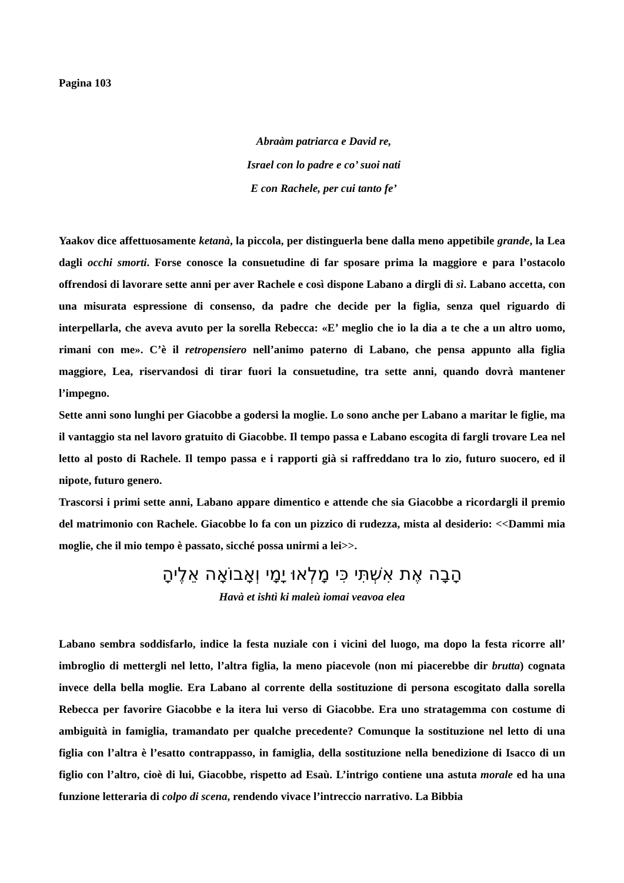Pagina 103
Abraàm patriarca e David re,
Israel con lo padre e co’ suoi nati
E con Rachele, per cui tanto fe’
Yaakov dice affettuosamente ketanà, la piccola, per distinguerla bene dalla meno appetibile grande, la Lea dagli occhi smorti. Forse conosce la consuetudine di far sposare prima la maggiore e para l’ostacolo offrendosi di lavorare sette anni per aver Rachele e così dispone Labano a dirgli di sì. Labano accetta, con una misurata espressione di consenso, da padre che decide per la figlia, senza quel riguardo di interpellarla, che aveva avuto per la sorella Rebecca: «E’ meglio che io la dia a te che a un altro uomo, rimani con me». C’è il retropensiero nell’animo paterno di Labano, che pensa appunto alla figlia maggiore, Lea, riservandosi di tirar fuori la consuetudine, tra sette anni, quando dovrà mantener l’impegno.
Sette anni sono lunghi per Giacobbe a godersi la moglie. Lo sono anche per Labano a maritar le figlie, ma il vantaggio sta nel lavoro gratuito di Giacobbe. Il tempo passa e Labano escogita di fargli trovare Lea nel letto al posto di Rachele. Il tempo passa e i rapporti già si raffreddano tra lo zio, futuro suocero, ed il nipote, futuro genero.
Trascorsi i primi sette anni, Labano appare dimentico e attende che sia Giacobbe a ricordargli il premio del matrimonio con Rachele. Giacobbe lo fa con un pizzico di rudezza, mista al desiderio: <<Dammi mia moglie, che il mio tempo è passato, sicché possa unirmi a lei>>.
הָבָה אֶת אִשְׁתִּי כִּי מָלְאוּ יָמָי וְאָבוֹאָה אֵלֶיהָ
Havà et ishtì ki maleù iomai veavoa elea
Labano sembra soddisfarlo, indice la festa nuziale con i vicini del luogo, ma dopo la festa ricorre all’ imbroglio di mettergli nel letto, l’altra figlia, la meno piacevole (non mi piacerebbe dir brutta) cognata invece della bella moglie. Era Labano al corrente della sostituzione di persona escogitato dalla sorella Rebecca per favorire Giacobbe e la itera lui verso di Giacobbe. Era uno stratagemma con costume di ambiguità in famiglia, tramandato per qualche precedente? Comunque la sostituzione nel letto di una figlia con l’altra è l’esatto contrappasso, in famiglia, della sostituzione nella benedizione di Isacco di un figlio con l’altro, cioè di lui, Giacobbe, rispetto ad Esaù. L’intrigo contiene una astuta morale ed ha una funzione letteraria di colpo di scena, rendendo vivace l’intreccio narrativo. La Bibbia